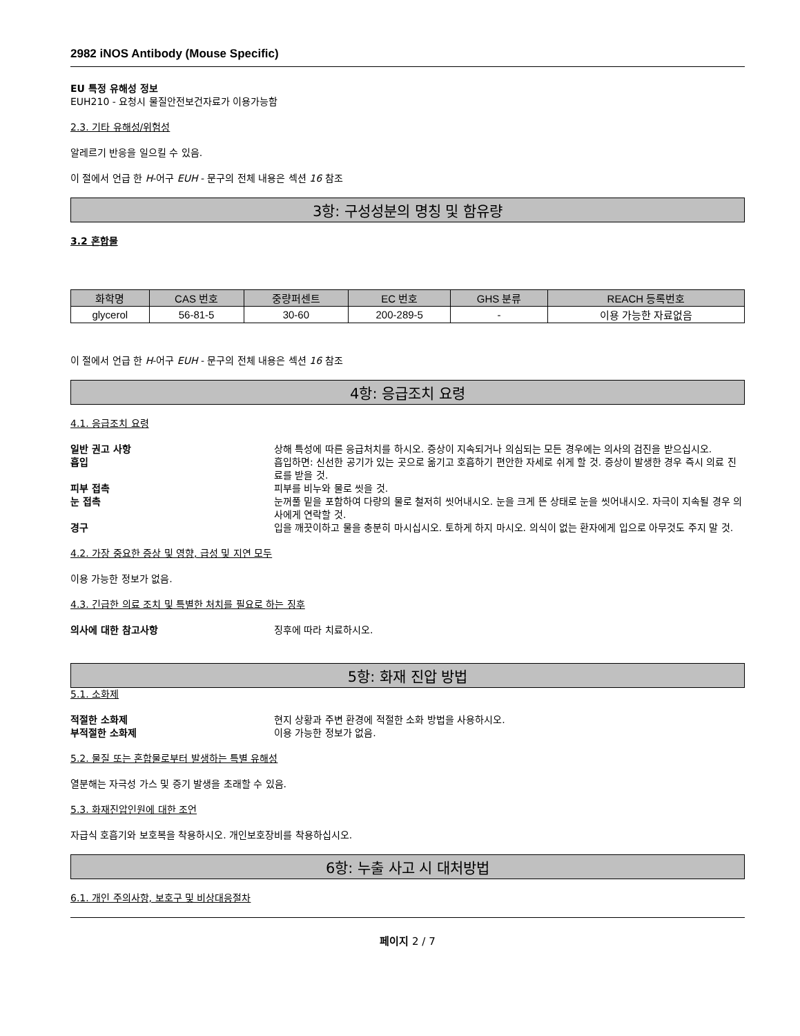2982 iNOS Antibody (Mouse Specific)
EU 특정 유해성 정보
EUH210 - 요청시 물질안전보건자료가 이용가능함
2.3. 기타 유해성/위험성
알레르기 반응을 일으킬 수 있음.
이 절에서 언급 한 H-어구 EUH - 문구의 전체 내용은 섹션 16 참조
3항: 구성성분의 명칭 및 함유량
3.2 혼합물
| 화학명 | CAS 번호 | 중량퍼센트 | EC 번호 | GHS 분류 | REACH 등록번호 |
| --- | --- | --- | --- | --- | --- |
| glycerol | 56-81-5 | 30-60 | 200-289-5 | - | 이용 가능한 자료없음 |
이 절에서 언급 한 H-어구 EUH - 문구의 전체 내용은 섹션 16 참조
4항: 응급조치 요령
4.1. 응급조치 요령
일반 권고 사항 상해 특성에 따른 응급처치를 하시오. 증상이 지속되거나 의심되는 모든 경우에는 의사의 검진을 받으십시오. 흡입 흡입하면: 신선한 공기가 있는 곳으로 옮기고 호흡하기 편안한 자세로 쉬게 할 것. 증상이 발생한 경우 즉시 의료 진료를 받을 것. 피부 접촉 피부를 비누와 물로 씻을 것. 눈 접촉 눈꺼풀 밑을 포함하여 다량의 물로 철저히 씻어내시오. 눈을 크게 뜬 상태로 눈을 씻어내시오. 자극이 지속될 경우 의사에게 연락할 것. 경구 입을 깨끗이하고 물을 충분히 마시십시오. 토하게 하지 마시오. 의식이 없는 환자에게 입으로 아무것도 주지 말 것.
4.2. 가장 중요한 증상 및 영향, 급성 및 지연 모두
이용 가능한 정보가 없음.
4.3. 긴급한 의료 조치 및 특별한 처치를 필요로 하는 징후
의사에 대한 참고사항 징후에 따라 치료하시오.
5항: 화재 진압 방법
5.1. 소화제
적절한 소화제 현지 상황과 주변 환경에 적절한 소화 방법을 사용하시오. 부적절한 소화제 이용 가능한 정보가 없음.
5.2. 물질 또는 혼합물로부터 발생하는 특별 유해성
열분해는 자극성 가스 및 증기 발생을 초래할 수 있음.
5.3. 화재진압인원에 대한 조언
자급식 호흡기와 보호복을 착용하시오. 개인보호장비를 착용하십시오.
6항: 누출 사고 시 대처방법
6.1. 개인 주의사항, 보호구 및 비상대응절차
페이지 2 / 7